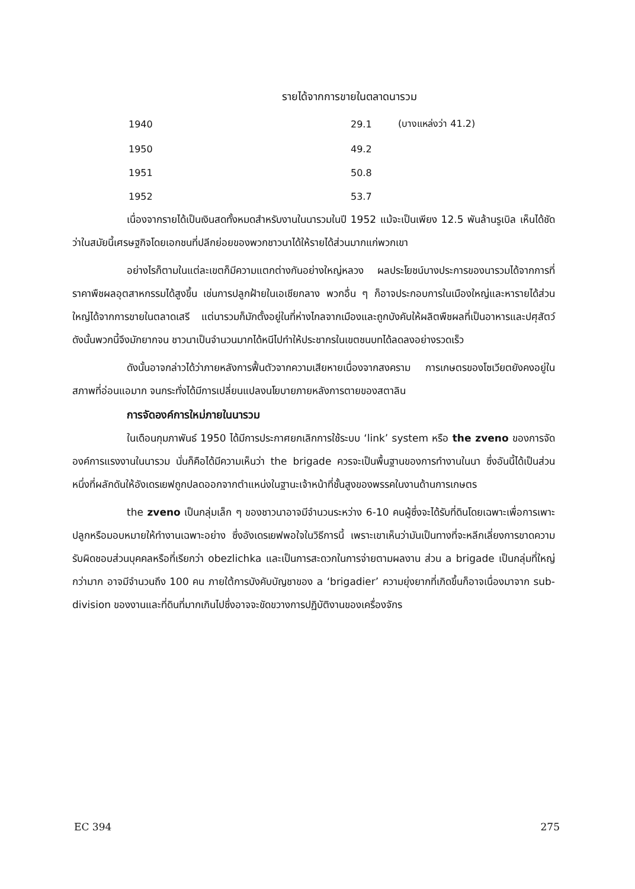รายได้จากการขายในตลาดนารวม
| 1940 | 29.1 | (บางแหล่งว่า 41.2) |
| 1950 | 49.2 | |
| 1951 | 50.8 | |
| 1952 | 53.7 | |
เนื่องจากรายได้เป็นเงินสดทั้งหมดสำหรับงานในนารวมในปี 1952 แม้จะเป็นเพียง 12.5 พันล้านรูเบิล เห็นได้ชัดว่าในสมัยนี้เศรษฐกิจโดยเอกชนที่ปลีกย่อยของพวกชาวนาได้ให้รายได้ส่วนมากแก่พวกเขา
อย่างไรก็ตามในแต่ละเขตก็มีความแตกต่างกันอย่างใหญ่หลวง ผลประโยชน์บางประการของนารวมได้จากการที่ราคาพืชผลอุตสาหกรรมได้สูงขึ้น เช่นการปลูกฝ้ายในเอเชียกลาง พวกอื่น ๆ ก็อาจประกอบการในเมืองใหญ่และหารายได้ส่วนใหญ่ได้จากการขายในตลาดเสรี แต่นารวมก็มักตั้งอยู่ในที่ห่างไกลจากเมืองและถูกบังคับให้ผลิตพืชผลที่เป็นอาหารและปศุสัตว์ ดังนั้นพวกนี้จึงมักยากจน ชาวนาเป็นจำนวนมากได้หนีไปทำให้ประชากรในเขตชนบทได้ลดลงอย่างรวดเร็ว
ดังนั้นอาจกล่าวได้ว่าภายหลังการฟื้นตัวจากความเสียหายเนื่องจากสงคราม การเกษตรของโซเวียตยังคงอยู่ในสภาพที่อ่อนแอมาก จนกระทั่งได้มีการเปลี่ยนแปลงนโยบายภายหลังการตายของสตาลิน
การจัดองค์การใหม่ภายในนารวม
ในเดือนกุมภาพันธ์ 1950 ได้มีการประกาศยกเลิกการใช้ระบบ ‘link’ system หรือ the zveno ของการจัดองค์การแรงงานในนารวม นั่นก็คือได้มีความเห็นว่า the brigade ควรจะเป็นพื้นฐานของการทำงานในนา ซึ่งอันนี้ได้เป็นส่วนหนึ่งที่ผลักดันให้อังเดรเยฟถูกปลดออกจากตำแหน่งในฐานะเจ้าหน้าที่ชั้นสูงของพรรคในงานด้านการเกษตร
the zveno เป็นกลุ่มเล็ก ๆ ของชาวนาอาจมีจำนวนระหว่าง 6-10 คนผู้ซึ่งจะได้รับที่ดินโดยเฉพาะเพื่อการเพาะปลูกหรือมอบหมายให้ทำงานเฉพาะอย่าง ซึ่งอังเดรเยฟพอใจในวิธีการนี้ เพราะเขาเห็นว่ามันเป็นทางที่จะหลีกเลี่ยงการขาดความรับผิดชอบส่วนบุคคลหรือที่เรียกว่า obezlichka และเป็นการสะดวกในการจ่ายตามผลงาน ส่วน a brigade เป็นกลุ่มที่ใหญ่กว่ามาก อาจมีจำนวนถึง 100 คน ภายใต้การบังคับบัญชาของ a ‘brigadier’ ความยุ่งยากที่เกิดขึ้นก็อาจเนื่องมาจาก sub-division ของงานและที่ดินที่มากเกินไปซึ่งอาจจะขัดขวางการปฏิบัติงานของเครื่องจักร
EC 394 275